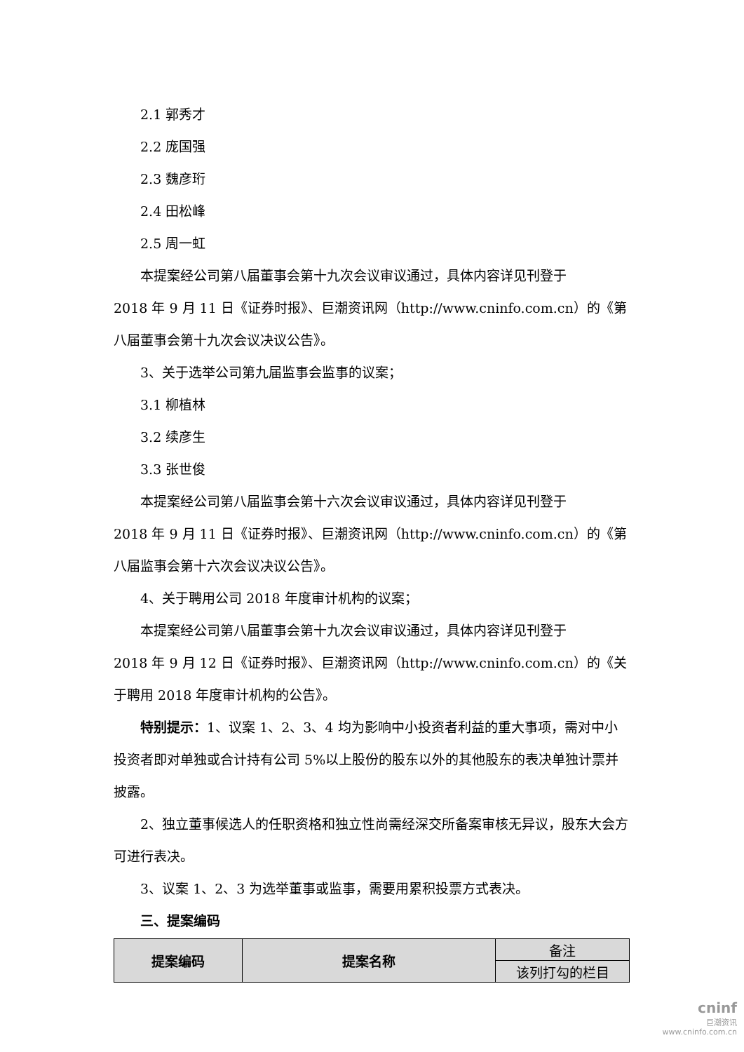2.1 郭秀才
2.2 庞国强
2.3 魏彦珩
2.4 田松峰
2.5 周一虹
本提案经公司第八届董事会第十九次会议审议通过，具体内容详见刊登于
2018 年 9 月 11 日《证券时报》、巨潮资讯网（http://www.cninfo.com.cn）的《第八届董事会第十九次会议决议公告》。
3、关于选举公司第九届监事会监事的议案；
3.1 柳植林
3.2 续彦生
3.3 张世俊
本提案经公司第八届监事会第十六次会议审议通过，具体内容详见刊登于
2018 年 9 月 11 日《证券时报》、巨潮资讯网（http://www.cninfo.com.cn）的《第八届监事会第十六次会议决议公告》。
4、关于聘用公司 2018 年度审计机构的议案；
本提案经公司第八届董事会第十九次会议审议通过，具体内容详见刊登于
2018 年 9 月 12 日《证券时报》、巨潮资讯网（http://www.cninfo.com.cn）的《关于聘用 2018 年度审计机构的公告》。
特别提示：1、议案 1、2、3、4 均为影响中小投资者利益的重大事项，需对中小投资者即对单独或合计持有公司 5%以上股份的股东以外的其他股东的表决单独计票并披露。
2、独立董事候选人的任职资格和独立性尚需经深交所备案审核无异议，股东大会方可进行表决。
3、议案 1、2、3 为选举董事或监事，需要用累积投票方式表决。
三、提案编码
| 提案编码 | 提案名称 | 备注 |
| | | 该列打勾的栏目 |
cninf
巨潮资讯
www.cninfo.com.cn